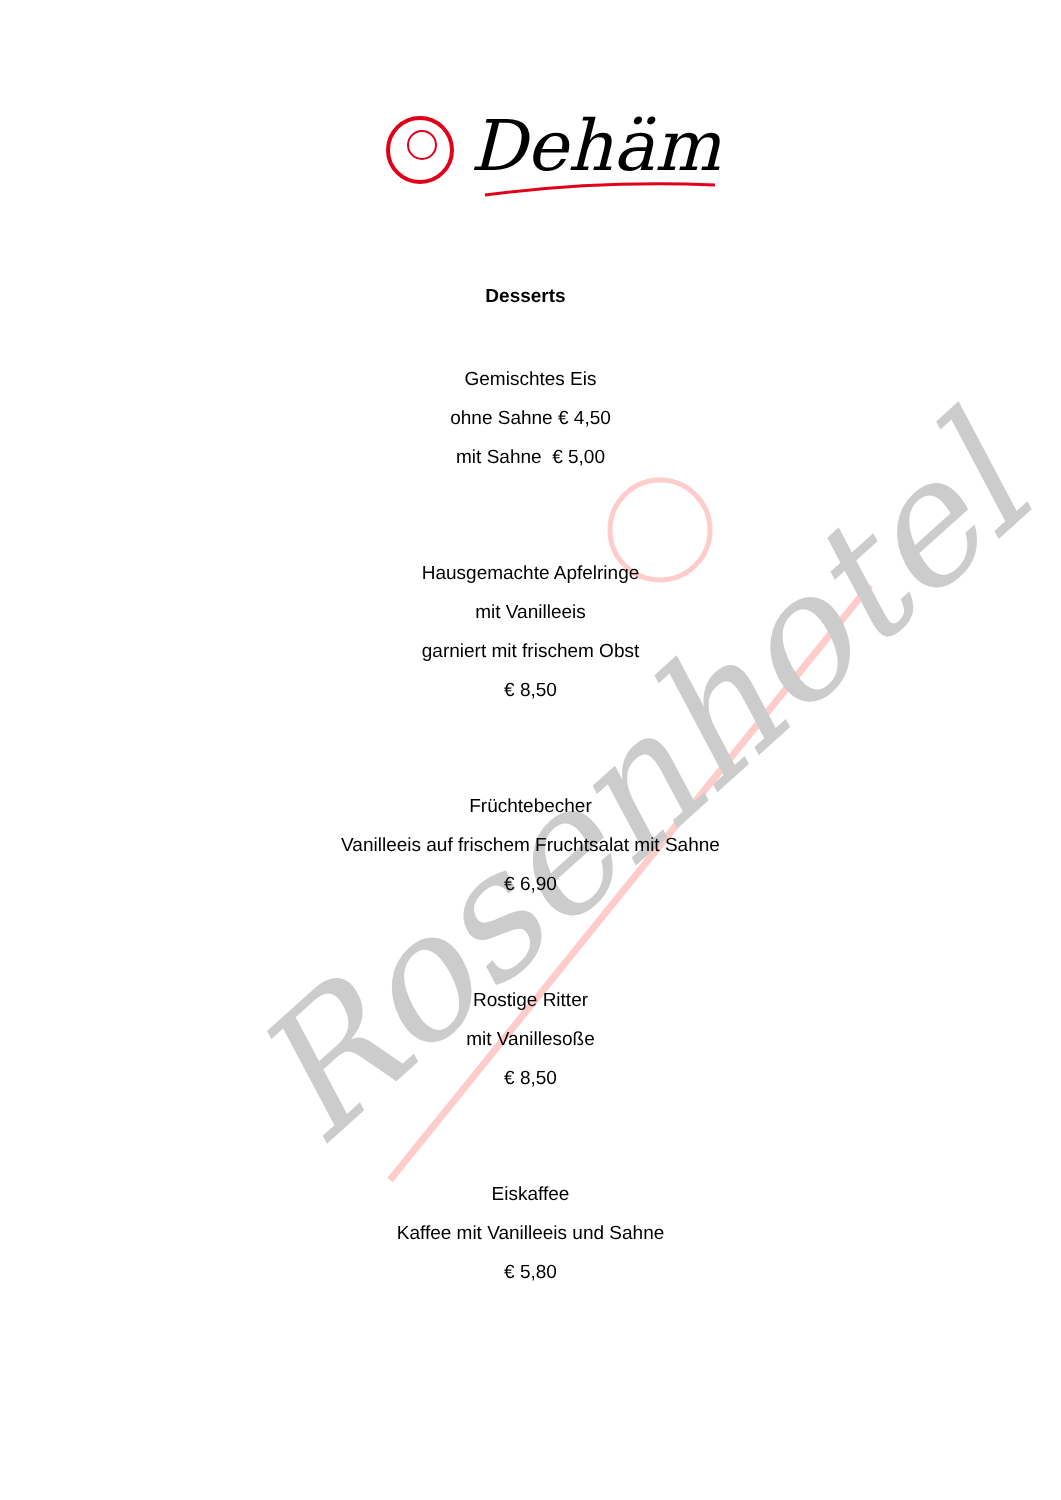Rosenhotel
Dehäm
Desserts
Gemischtes Eis
ohne Sahne € 4,50
mit Sahne € 5,00
Hausgemachte Apfelringe
mit Vanilleeis
garniert mit frischem Obst
€ 8,50
Früchtebecher
Vanilleeis auf frischem Fruchtsalat mit Sahne
€ 6,90
Rostige Ritter
mit Vanillesoße
€ 8,50
Eiskaffee
Kaffee mit Vanilleeis und Sahne
€ 5,80